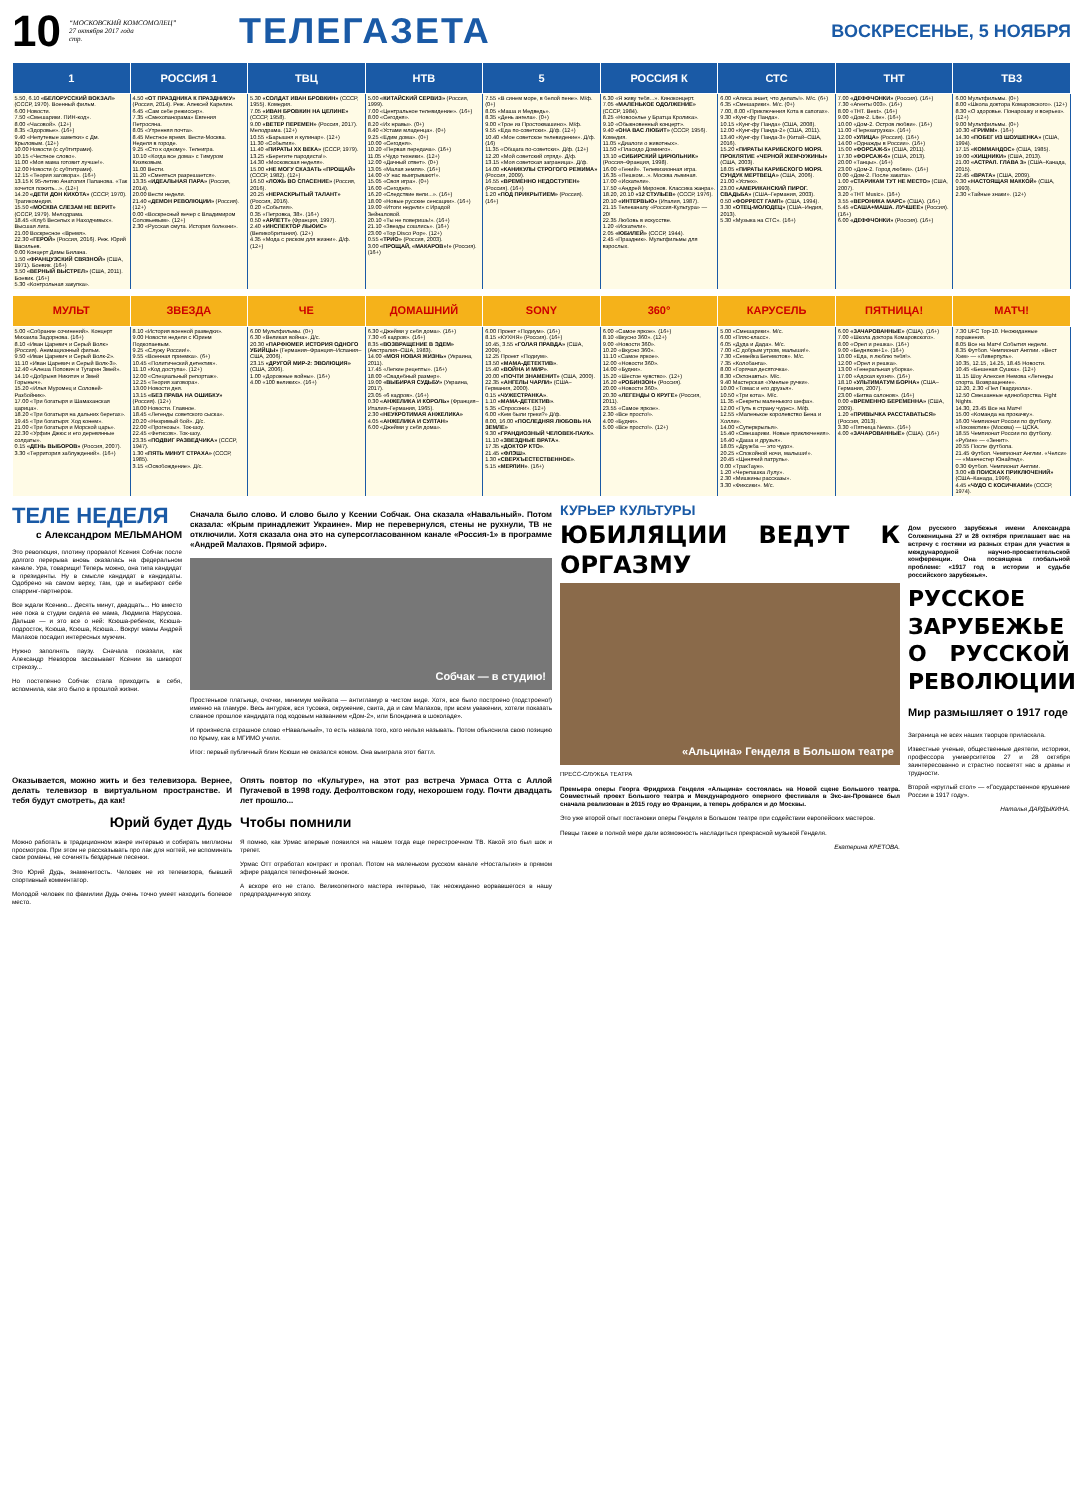10
“МОСКОВСКИЙ КОМСОМОЛЕЦ”
27 октября 2017 года
стр.
ТЕЛЕГАЗЕТА
ВОСКРЕСЕНЬЕ, 5 НОЯБРЯ
| 1 | РОССИЯ 1 | ТВЦ | НТВ | 5 | РОССИЯ К | СТС | ТНТ | ТВ3 |
| --- | --- | --- | --- | --- | --- | --- | --- | --- |
| 5.50, 6.10 «БЕЛОРУССКИЙ ВОКЗАЛ» (СССР, 1970). Военный фильм. 6.00 Новости. 7.50 «Смешарики. ПИН-код». 8.00 «Часовой». (12+) 8.35 «Здоровье». (16+) 9.40 «Непутевые заметки» с Дм. Крыловым. (12+) 10.00 Новости (с субтитрами). 10.15 «Честное слово». 11.00 «Моя мама готовит лучше!». 12.00 Новости (с субтитрами). 12.15 «Теория заговора». (16+) 13.15 К 95-летию Анатолия Папанова. «Так хочется пожить...». (12+) 14.20 «ДЕТИ ДОН КИХОТА» (СССР, 1970). Трагикомедия. 15.50 «МОСКВА СЛЕЗАМ НЕ ВЕРИТ» (СССР, 1979). Мелодрама. 18.45 «Клуб Веселых и Находчивых». Высшая лига. 21.00 Воскресное «Время». 22.30 «ГЕРОЙ» (Россия, 2016). Реж. Юрий Васильев. 0.00 Концерт Димы Билана. 1.50 «ФРАНЦУЗСКИЙ СВЯЗНОЙ» (США, 1971). Боевик. (16+) 3.50 «ВЕРНЫЙ ВЫСТРЕЛ» (США, 2011). Боевик. (16+) 5.30 «Контрольная закупка». | 4.50 «ОТ ПРАЗДНИКА К ПРАЗДНИКУ» (Россия, 2014). Реж. Алексей Карелин. 6.45 «Сам себе режиссер». 7.35 «Смехопанорама» Евгения Петросяна. 8.05 «Утренняя почта». 8.45 Местное время. Вести-Москва. Неделя в городе. 9.25 «Сто к одному». Телеигра. 10.10 «Когда все дома» с Тимуром Кизяковым. 11.00 Вести. 11.20 «Смеяться разрешается». 13.35 «ИДЕАЛЬНАЯ ПАРА» (Россия, 2014). 20.00 Вести недели. 21.40 «ДЕМОН РЕВОЛЮЦИИ» (Россия). (12+) 0.00 «Воскресный вечер с Владимиром Соловьевым». (12+) 2.30 «Русская смута. История болезни». | 5.30 «СОЛДАТ ИВАН БРОВКИН» (СССР, 1955). Комедия. 7.05 «ИВАН БРОВКИН НА ЦЕЛИНЕ» (СССР, 1958). 9.00 «ВЕТЕР ПЕРЕМЕН» (Россия, 2017). Мелодрама. (12+) 10.55 «Барышня и кулинар». (12+) 11.30 «События». 11.40 «ПИРАТЫ ХХ ВЕКА» (СССР, 1979). 13.25 «Берегите пародиста!». 14.30 «Московская неделя». 15.00 «НЕ МОГУ СКАЗАТЬ «ПРОЩАЙ» (СССР, 1982). (12+) 16.50 «ЛОЖЬ ВО СПАСЕНИЕ» (Россия, 2016). 20.25 «НЕРАСКРЫТЫЙ ТАЛАНТ» (Россия, 2016). 0.20 «События». 0.35 «Петровка, 38». (16+) 0.50 «АРЛЕТТ» (Франция, 1997). 2.40 «ИНСПЕКТОР ЛЬЮИС» (Великобритания). (12+) 4.35 «Мода с риском для жизни». Д/ф. (12+) | 5.00 «КИТАЙСКИЙ СЕРВИЗ» (Россия, 1999). 7.00 «Центральное телевидение». (16+) 8.00 «Сегодня». 8.20 «Их нравы». (0+) 8.40 «Устами младенца». (0+) 9.25 «Едим дома». (0+) 10.00 «Сегодня». 10.20 «Первая передача». (16+) 11.05 «Чудо техники». (12+) 12.00 «Дачный ответ». (0+) 13.05 «Малая земля». (16+) 14.00 «У нас выигрывают!». 15.05 «Своя игра». (0+) 16.00 «Сегодня». 16.20 «Следствие вели...». (16+) 18.00 «Новые русские сенсации». (16+) 19.00 «Итоги недели» с Ирадой Зейналовой. 20.10 «Ты не поверишь!». (16+) 21.10 «Звезды сошлись». (16+) 23.00 «Тор Disco Pop». (12+) 0.55 «ТРИО» (Россия, 2003). 3.00 «ПРОЩАЙ, «МАКАРОВ»!» (Россия). (16+) | 7.55 «В синем море, в белой пене». М/ф. (0+) 8.05 «Маша и Медведь». 8.35 «День ангела». (0+) 9.00 «Трое из Простоквашино». М/ф. 9.55 «Еда по-советски». Д/ф. (12+) 10.40 «Мое советское телевидение». Д/ф. (16) 11.35 «Общага по-советски». Д/ф. (12+) 12.20 «Мой советский отряд». Д/ф. 13.15 «Моя советская заграница». Д/ф. 14.00 «КАНИКУЛЫ СТРОГОГО РЕЖИМА» (Россия, 2009). 16.55 «ВРЕМЕННО НЕДОСТУПЕН» (Россия). (16+) 1.20 «ПОД ПРИКРЫТИЕМ» (Россия). (16+) | 6.30 «Я живу тебя...». Киноконцерт. 7.05 «МАЛЕНЬКОЕ ОДОЛЖЕНИЕ» (СССР, 1984). 8.25 «Новоселье у Братца Кролика». 9.10 «Обыкновенный концерт». 9.40 «ОНА ВАС ЛЮБИТ» (СССР, 1956). Комедия. 11.05 «Диалоги о животных». 11.50 «Пласидо Доминго». 13.10 «СИБИРСКИЙ ЦИРЮЛЬНИК» (Россия–Франция, 1998). 16.00 «Гений». Телевизионная игра. 16.35 «Пешком...». Москва львиная. 17.00 «Искатели». 17.50 «Андрей Миронов. Классика жанра». 18.20, 20.10 «12 СТУЛЬЕВ» (СССР, 1976). 20.10 «ИНТЕРВЬЮ» (Италия, 1987). 21.15 Телеканалу «Россия-Культура» — 20! 22.35 Любовь в искусстве. 1.20 «Искатели». 2.05 «ЮБИЛЕЙ» (СССР, 1944). 2.45 «Праздник». Мультфильмы для взрослых. | 6.00 «Алиса знает, что делать!». М/с. (6+) 6.35 «Смешарики». М/с. (0+) 7.00, 8.00 «Приключения Кота в сапогах». 9.30 «Кунг-фу Панда». 10.15 «Кунг-фу Панда» (США, 2008). 12.00 «Кунг-фу Панда-2» (США, 2011). 13.40 «Кунг-фу Панда-3» (Китай–США, 2016). 15.20 «ПИРАТЫ КАРИБСКОГО МОРЯ. ПРОКЛЯТИЕ «ЧЕРНОЙ ЖЕМЧУЖИНЫ» (США, 2003). 18.05 «ПИРАТЫ КАРИБСКОГО МОРЯ. СУНДУК МЕРТВЕЦА» (США, 2006). 21.00 «Успех». 23.00 «АМЕРИКАНСКИЙ ПИРОГ. СВАДЬБА» (США–Германия, 2003). 0.50 «ФОРРЕСТ ГАМП» (США, 1994). 3.30 «ОТЕЦ-МОЛОДЕЦ» (США–Индия, 2013). 5.30 «Музыка на СТС». (16+) | 7.00 «ДЕФФЧОНКИ» (Россия). (16+) 7.30 «Агенты 003». (16+) 8.00 «ТНТ. Best». (16+) 9.00 «Дом-2. Lite». (16+) 10.00 «Дом-2. Остров любви». (16+) 11.00 «Перезагрузка». (16+) 12.00 «УЛИЦА» (Россия). (16+) 14.00 «Однажды в России». (16+) 15.00 «ФОРСАЖ-5» (США, 2011). 17.30 «ФОРСАЖ-6» (США, 2013). 20.00 «Танцы». (16+) 23.00 «Дом-2. Город любви». (16+) 0.00 «Дом-2. После заката». 1.00 «СТАРИКАМ ТУТ НЕ МЕСТО» (США, 2007). 3.20 «ТНТ Music». (16+) 3.55 «ВЕРОНИКА МАРС» (США). (16+) 5.45 «САША+МАША. ЛУЧШЕЕ» (Россия). (16+) 6.00 «ДЕФФЧОНКИ» (Россия). (16+) | 6.00 Мультфильмы. (0+) 8.00 «Школа доктора Комаровского». (12+) 8.30 «О здоровье. Понарошку и всерьез». (12+) 9.00 Мультфильмы. (0+) 10.30 «ГРИММ» . (16+) 14.30 «ПОБЕГ ИЗ ШОУШЕНКА» (США, 1994). 17.15 «КОММАНДОС» (США, 1985). 19.00 «ХИЩНИКИ» (США, 2013). 21.00 «АСТРАЛ. ГЛАВА 3» (США–Канада, 2015). 22.45 «ВРАТА» (США, 2009). 0.30 «НАСТОЯЩАЯ МАККОЙ» (США, 1993). 2.30 «Тайные знаки». (12+) |
| МУЛЬТ | ЗВЕЗДА | ЧЕ | ДОМАШНИЙ | SONY | 360° | КАРУСЕЛЬ | ПЯТНИЦА! | МАТЧ! |
| --- | --- | --- | --- | --- | --- | --- | --- | --- |
| 5.00 «Собрание сочинений». Концерт Михаила Задорнова. (16+) 8.10 «Иван Царевич и Серый Волк» (Россия). Анимационный фильм. 9.50 «Иван Царевич и Серый Волк-2». 11.10 «Иван Царевич и Серый Волк-3». 12.40 «Алеша Попович и Тугарин Змей». 14.10 «Добрыня Никитич и Змей Горыныч». 15.20 «Илья Муромец и Соловей-Разбойник». 17.00 «Три богатыря и Шамаханская царица». 18.20 «Три богатыря на дальних берегах». 19.45 «Три богатыря: Ход конем». 21.00 «Три богатыря и Морской царь». 22.30 «Урфин Джюс и его деревянные солдаты». 0.15 «ДЕНЬ ВЫБОРОВ» (Россия, 2007). 3.30 «Территория заблуждений». (16+) | 8.10 «История военной разведки». 9.00 Новости недели с Юрием Подкопаевым. 9.25 «Служу России!». 9.55 «Военная приемка». (6+) 10.45 «Политический детектив». 11.10 «Код доступа». (12+) 12.00 «Специальный репортаж». 12.25 «Теория заговора». 13.00 Новости дня. 13.15 «БЕЗ ПРАВА НА ОШИБКУ» (Россия). (12+) 18.00 Новости. Главное. 18.45 «Легенды советского сыска». 20.20 «Незримый бой». Д/с. 22.00 «Прогнозы». Ток-шоу. 22.45 «Фетисов». Ток-шоу. 23.35 «ПОДВИГ РАЗВЕДЧИКА» (СССР, 1947). 1.30 «ПЯТЬ МИНУТ СТРАХА» (СССР, 1985). 3.15 «Освобождение». Д/с. | 6.00 Мультфильмы. (0+) 6.30 «Великая война». Д/с. 20.30 «ПАРФЮМЕР. ИСТОРИЯ ОДНОГО УБИЙЦЫ» (Германия–Франция–Испания–США, 2006). 23.15 «ДРУГОЙ МИР-2: ЭВОЛЮЦИЯ» (США, 2006). 1.00 «Дорожные войны». (16+) 4.00 «100 великих». (16+) | 6.30 «Джейми у себя дома». (16+) 7.30 «6 кадров». (16+) 8.35 «ВОЗВРАЩЕНИЕ В ЭДЕМ» (Австралия–США, 1983). 14.00 «МОЯ НОВАЯ ЖИЗНЬ» (Украина, 2011). 17.45 «Легкие рецепты». (16+) 18.00 «Свадебный размер». 19.00 «ВЫБИРАЯ СУДЬБУ» (Украина, 2017). 23.05 «6 кадров». (16+) 0.30 «АНЖЕЛИКА И КОРОЛЬ» (Франция–Италия–Германия, 1965). 2.30 «НЕУКРОТИМАЯ АНЖЕЛИКА» 4.05 «АНЖЕЛИКА И СУЛТАН» 6.00 «Джейми у себя дома». | 6.00 Проект «Подиум». (16+) 8.15 «КУХНЯ» (Россия). (16+) 10.45, 3.55 «ГОЛАЯ ПРАВДА» (США, 2009). 12.25 Проект «Подиум». 13.50 «МАМА-ДЕТЕКТИВ» . 15.40 «ВОЙНА И МИР» . 20.00 «ПОЧТИ ЗНАМЕНИТ» (США, 2000). 22.35 «АНГЕЛЫ ЧАРЛИ» (США–Германия, 2000). 0.15 «ЧУЖЕСТРАНКА» . 1.10 «МАМА-ДЕТЕКТИВ» . 5.35 «Спросони». (12+) 6.00 «Кем были греки?» Д/ф. 8.00, 16.00 «ПОСЛЕДНЯЯ ЛЮБОВЬ НА ЗЕМЛЕ» 9.30 «ГРАНДИОЗНЫЙ ЧЕЛОВЕК-ПАУК» . 11.10 «ЗВЕЗДНЫЕ ВРАТА» . 17.35 «ДОКТОР КТО» . 21.45 «ФЛЭШ» . 1.30 «СВЕРХЪЕСТЕСТВЕННОЕ» . 5.15 «МЕРЛИН» . (16+) | 6.00 «Самое яркое». (16+) 8.10 «Вкусно 360». (12+) 9.00 «Новости 360». 10.20 «Вкусно 360». 11.10 «Самое яркое». 12.00 «Новости 360». 14.00 «Будни». 15.20 «Шестое чувство». (12+) 16.20 «РОБИНЗОН» (Россия). 20.00 «Новости 360». 20.30 «ЛЕГЕНДЫ О КРУГЕ» (Россия, 2011). 23.55 «Самое яркое». 2.30 «Все просто!». 4.00 «Будни». 5.00 «Все просто!». (12+) | 5.00 «Смешарики». М/с. 6.00 «Пляс-класс». 6.05 «Дуда и Дада». М/с. 7.00 «С добрым утром, малыши!». 7.30 «Семейка Бегемотов». М/с. 7.35 «Колобанга». 8.00 «Горячая десяточка». 8.30 «Октонавты». М/с. 9.40 Мастерская «Умелые ручки». 10.00 «Томас и его друзья». 10.50 «Три кота». М/с. 11.35 «Секреты маленького шефа». 12.00 «Путь в страну чудес». М/ф. 12.55 «Маленькое королевство Бена и Холли». 14.00 «Суперкрылья». 15.40 «Смешарики. Новые приключения». 16.40 «Даша и друзья». 18.05 «Дружба — это чудо». 20.25 «Спокойной ночи, малыши!». 20.45 «Щенячий патруль». 0.00 «ТракТаун». 1.20 «Черепашка Лулу». 2.30 «Мишкины рассказы». 3.30 «Фиксики». М/с. | 6.00 «ЗАЧАРОВАННЫЕ» (США). (16+) 7.00 «Школа доктора Комаровского». 8.00 «Орел и решка». (16+) 9.00 «Бедняков+1». (16+) 10.00 «Еда, я люблю тебя!». 12.00 «Орел и решка». 13.00 «Генеральная уборка». 17.00 «Адская кухня». (16+) 18.10 «УЛЬТИМАТУМ БОРНА» (США–Германия, 2007). 23.00 «Битва салонов». (16+) 0.00 «ВРЕМЕННО БЕРЕМЕННА» (США, 2009). 1.20 «ПРИВЫЧКА РАССТАВАТЬСЯ» (Россия, 2013). 3.30 «Пятница News». (16+) 4.00 «ЗАЧАРОВАННЫЕ» (США). (16+) | 7.30 UFC Top-10. Неожиданные поражения. 8.05 Все на Матч! События недели. 8.35 Футбол. Чемпионат Англии. «Вест Хэм» — «Ливерпуль». 10.35, 12.15, 14.25, 18.45 Новости. 10.45 «Бешеная Сушка». (12+) 11.15 Шоу Алексея Немова «Легенды спорта. Возвращение». 12.20, 2.30 «Пел Гвардиола». 12.50 Смешанные единоборства. Fight Nights. 14.30, 23.45 Все на Матч! 15.00 «Команда на прокачку». 16.00 Чемпионат России по футболу. «Локомотив» (Москва) — ЦСКА. 18.55 Чемпионат России по футболу. «Рубин» — «Зенит». 20.55 После футбола. 21.45 Футбол. Чемпионат Англии. «Челси» — «Манчестер Юнайтед». 0.30 Футбол. Чемпионат Англии. 3.00 «В ПОИСКАХ ПРИКЛЮЧЕНИЙ» (США–Канада, 1996). 4.45 «ЧУДО С КОСИЧКАМИ» (СССР, 1974). |
ТЕЛЕ НЕДЕЛЯ
с Александром МЕЛЬМАНОМ
Это революция, плотину прорвало! Ксения Собчак после долгого перерыва вновь оказалась на федеральном канале. Ура, товарищи! Теперь можно, она типа кандидат в президенты. Ну в смысле кандидат в кандидаты. Одобрено на самом верху, там, где и выбирают себе спарринг-партнеров.
Все ждали Ксению... Десять минут, двадцать... Но вместо нее пока в студии сидела ее мама, Людмила Нарусова. Дальше — и это все о ней: Ксюша-ребенок, Ксюша-подросток, Ксюша, Ксюша, Ксюша... Вокруг мамы Андрей Малахов посадил интересных мужчин.
Нужно заполнять паузу. Сначала показали, как Александр Невзоров засовывает Ксении за шиворот стрекозу...
Но постепенно Собчак стала приходить в себя, вспомнила, как это было в прошлой жизни.
Сначала было слово. И слово было у Ксении Собчак. Она сказала «Навальный». Потом сказала: «Крым принадлежит Украине». Мир не перевернулся, стены не рухнули, ТВ не отключили. Хотя сказала она это на суперсогласованном канале «Россия-1» в программе «Андрей Малахов. Прямой эфир».
Собчак — в студию!
Простенькое платьице, очочки, минимум мейкапа — антигламур в чистом виде. Хотя, все было построено (подстроено!) именно на гламуре. Весь антураж, вся тусовка, окружение, свита, да и сам Малахов, при всем уважении, хотели показать славное прошлое кандидата под кодовым названием «Дом-2», или Блондинка в шоколаде».
И произнесла страшное слово «Навальный», то есть назвала того, кого нельзя называть. Потом объяснила свою позицию по Крыму, как в МГИМО учили.
Итог: первый публичный блин Ксюши не оказался комом. Она выиграла этот баттл.
Оказывается, можно жить и без телевизора. Вернее, делать телевизор в виртуальном пространстве. И тебя будут смотреть, да как!
Юрий будет Дудь
Можно работать в традиционном жанре интервью и собирать миллионы просмотров. При этом не рассказывать про лак для ногтей, не вспоминать свои романы, не сочинять бездарные песенки.
Это Юрий Дудь, знаменитость. Человек не из телевизора, бывший спортивный комментатор.
Молодой человек по фамилии Дудь очень точно умеет находить болевое место.
Опять повтор по «Культуре», на этот раз встреча Урмаса Отта с Аллой Пугачевой в 1998 году. Дефолтовском году, нехорошем году. Почти двадцать лет прошло...
Чтобы помнили
Я помню, как Урмас впервые появился на нашем тогда еще перестроечном ТВ. Какой это был шок и трепет.
Урмас Отт отработал контракт и пропал. Потом на маленьком русском канале «Ностальгия» в прямом эфире раздался телефонный звонок.
А вскоре его не стало. Великолепного мастера интервью, так неожиданно ворвавшегося в нашу предпраздничную эпоху.
КУРЬЕР КУЛЬТУРЫ
ЮБИЛЯЦИИ ВЕДУТ К ОРГАЗМУ
«Альцина» Генделя в Большом театре
ПРЕСС-СЛУЖБА ТЕАТРА
Премьера оперы Георга Фридриха Генделя «Альцина» состоялась на Новой сцене Большого театра. Совместный проект Большого театра и Международного оперного фестиваля в Экс-ан-Провансе был сначала реализован в 2015 году во Франции, а теперь добрался и до Москвы.
Это уже второй опыт постановки оперы Генделя в Большом театре при содействии европейских мастеров.
Певцы также в полной мере дали возможность насладиться прекрасной музыкой Генделя.
Екатерина КРЕТОВА.
Дом русского зарубежья имени Александра Солженицына 27 и 28 октября приглашает вас на встречу с гостями из разных стран для участия в международной научно-просветительской конференции. Она посвящена глобальной проблеме: «1917 год в истории и судьбе российского зарубежья».
РУССКОЕ ЗАРУБЕЖЬЕ О РУССКОЙ РЕВОЛЮЦИИ
Мир размышляет о 1917 годе
Заграница не всех наших творцов приласкала.
Известные ученые, общественные деятели, историки, профессора университетов 27 и 28 октября заинтересованно и страстно посветят нас в драмы и трудности.
Второй «круглый стол» — «Государственное крушение России в 1917 году».
Наталья ДАРДЫКИНА.